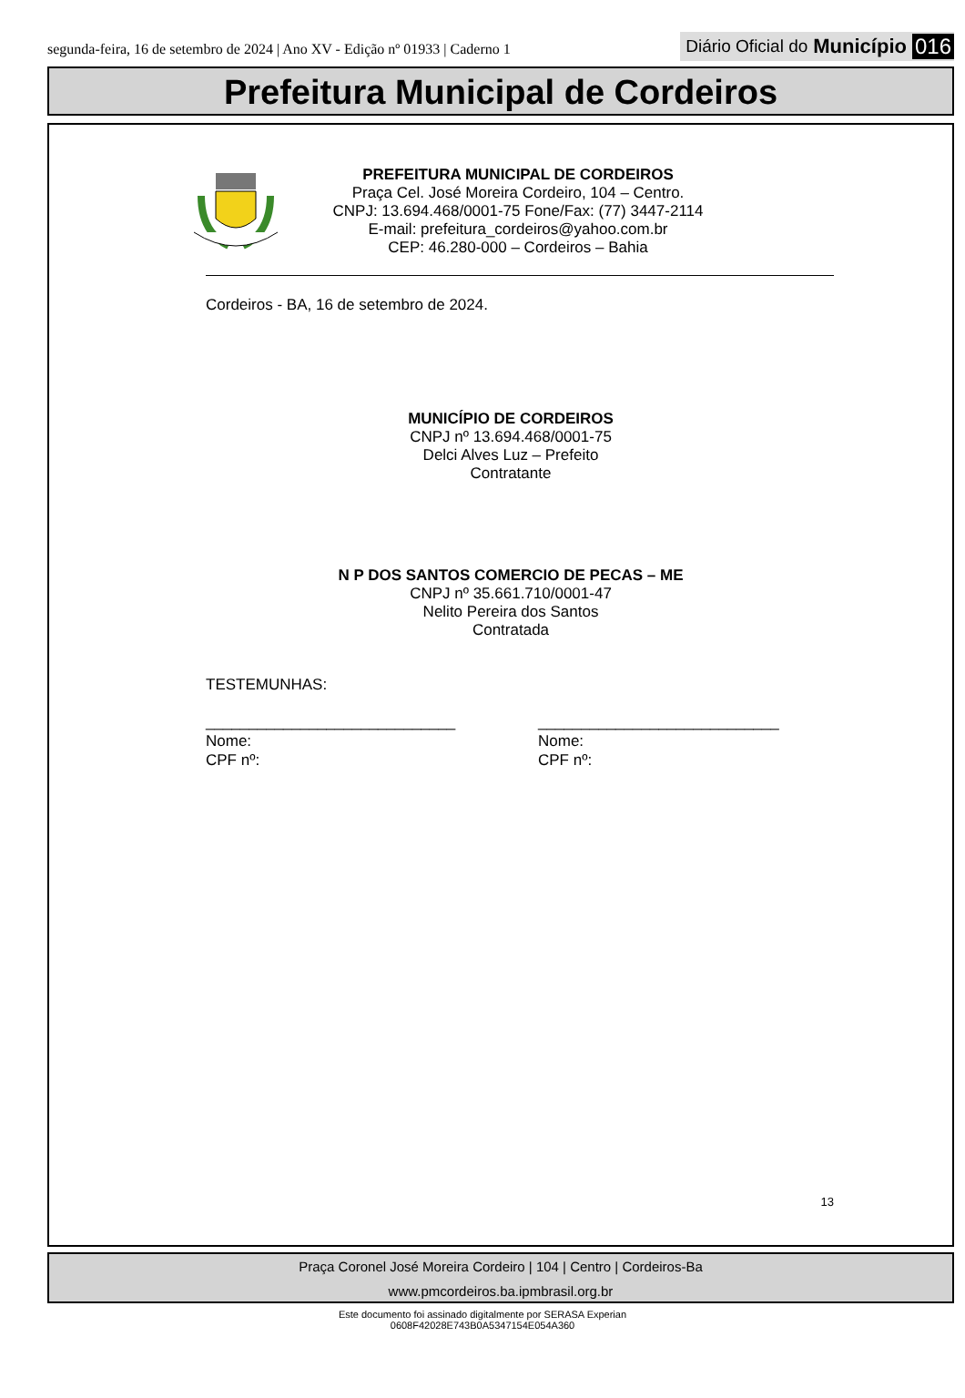segunda-feira, 16 de setembro de 2024 | Ano XV - Edição nº 01933 | Caderno 1
Diário Oficial do Município 016
Prefeitura Municipal de Cordeiros
PREFEITURA MUNICIPAL DE CORDEIROS
Praça Cel. José Moreira Cordeiro, 104 – Centro.
CNPJ: 13.694.468/0001-75 Fone/Fax: (77) 3447-2114
E-mail: prefeitura_cordeiros@yahoo.com.br
CEP: 46.280-000 – Cordeiros – Bahia
Cordeiros - BA, 16 de setembro de 2024.
MUNICÍPIO DE CORDEIROS
CNPJ nº 13.694.468/0001-75
Delci Alves Luz – Prefeito
Contratante
N P DOS SANTOS COMERCIO DE PECAS – ME
CNPJ nº 35.661.710/0001-47
Nelito Pereira dos Santos
Contratada
TESTEMUNHAS:
_____________________________
Nome:
CPF nº:
____________________________
Nome:
CPF nº:
13
Praça Coronel José Moreira Cordeiro | 104 | Centro | Cordeiros-Ba
www.pmcordeiros.ba.ipmbrasil.org.br
Este documento foi assinado digitalmente por SERASA Experian
0608F42028E743B0A5347154E054A360